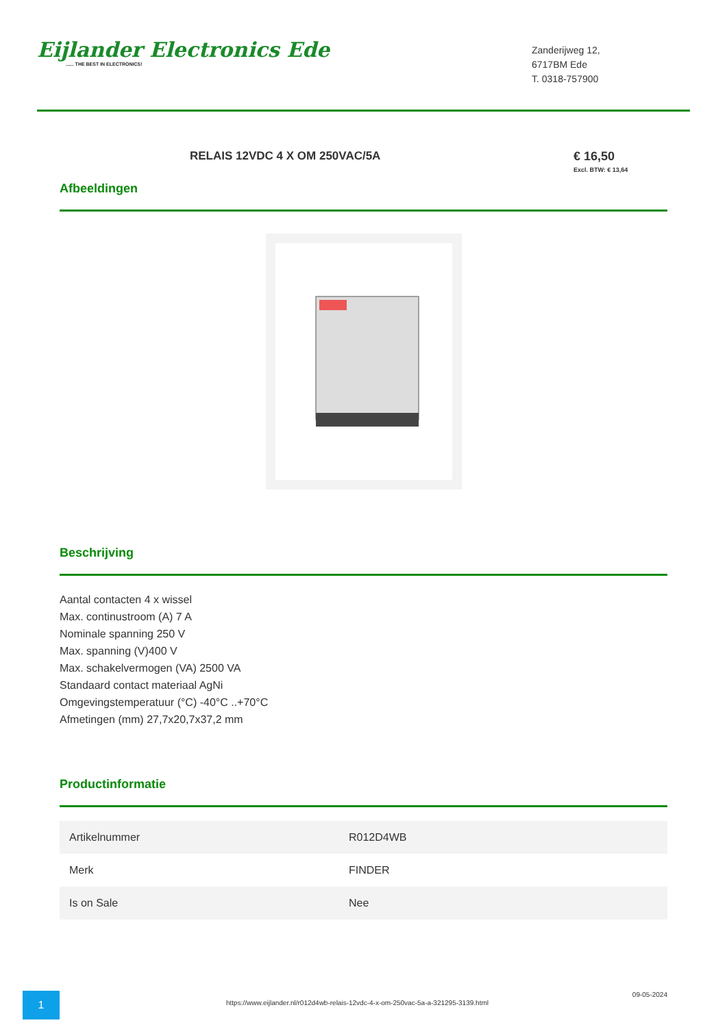Eijlander Electronics Ede...... THE BEST IN ELECTRONICS!
Zanderijweg 12,
6717BM Ede
T. 0318-757900
RELAIS 12VDC 4 X OM 250VAC/5A € 16,50
Excl. BTW: € 13,64
Afbeeldingen
Beschrijving
Aantal contacten 4 x wissel
Max. continustroom (A) 7 A
Nominale spanning 250 V
Max. spanning (V)400 V
Max. schakelvermogen (VA) 2500 VA
Standaard contact materiaal AgNi
Omgevingstemperatuur (°C) -40°C ..+70°C
Afmetingen (mm) 27,7x20,7x37,2 mm
Productinformatie
| Artikelnummer | R012D4WB |
| Merk | FINDER |
| Is on Sale | Nee |
1
https://www.eijlander.nl/r012d4wb-relais-12vdc-4-x-om-250vac-5a-a-321295-3139.html
09-05-2024